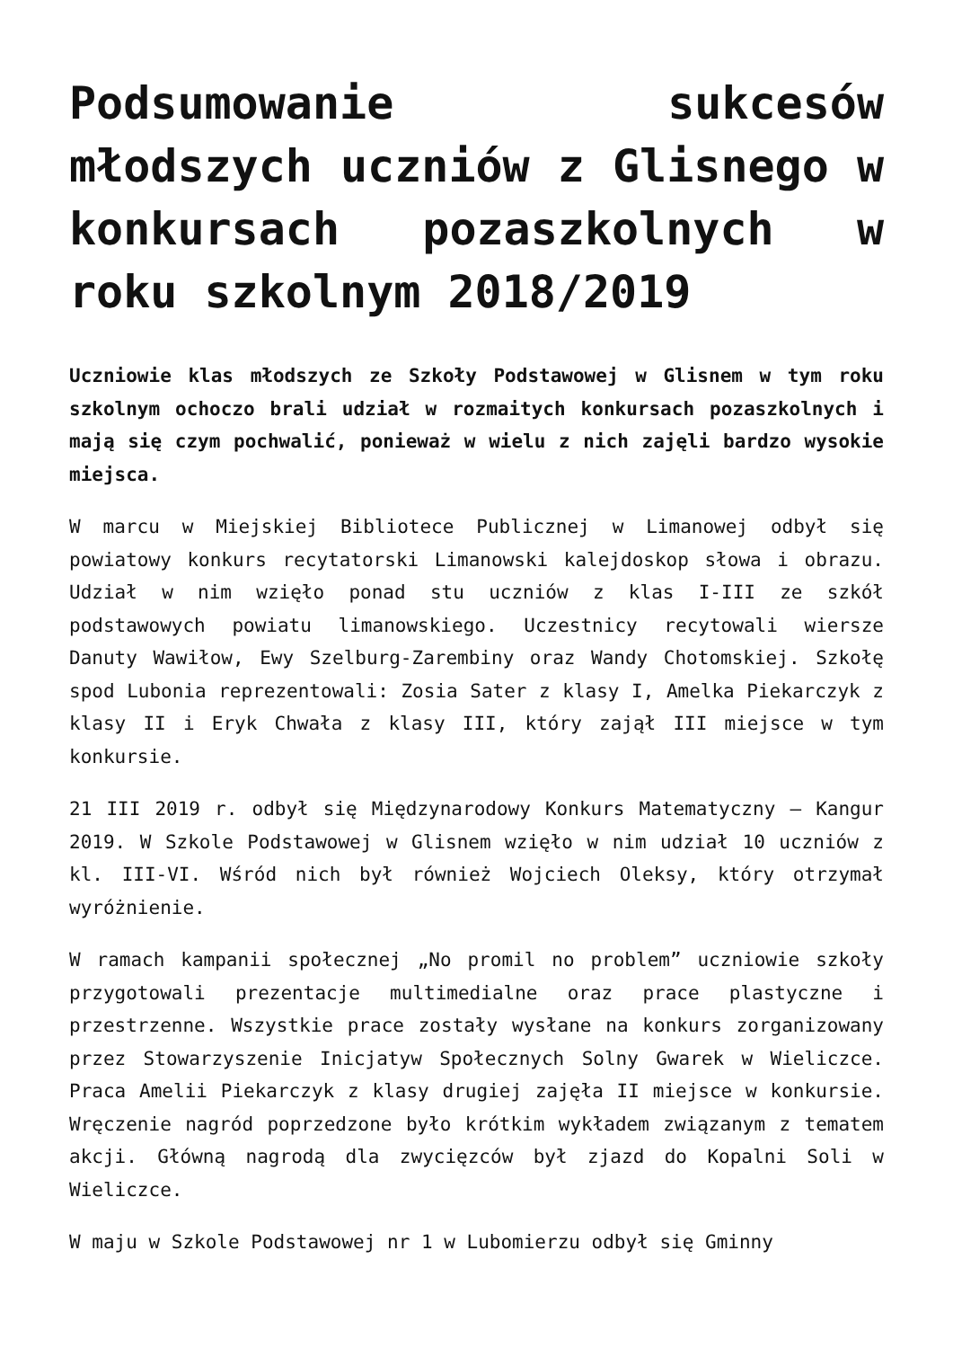Podsumowanie sukcesów młodszych uczniów z Glisnego w konkursach pozaszkolnych w roku szkolnym 2018/2019
Uczniowie klas młodszych ze Szkoły Podstawowej w Glisnem w tym roku szkolnym ochoczo brali udział w rozmaitych konkursach pozaszkolnych i mają się czym pochwalić, ponieważ w wielu z nich zajęli bardzo wysokie miejsca.
W marcu w Miejskiej Bibliotece Publicznej w Limanowej odbył się powiatowy konkurs recytatorski Limanowski kalejdoskop słowa i obrazu. Udział w nim wzięło ponad stu uczniów z klas I-III ze szkół podstawowych powiatu limanowskiego. Uczestnicy recytowali wiersze Danuty Wawiłow, Ewy Szelburg-Zarembiny oraz Wandy Chotomskiej. Szkołę spod Lubonia reprezentowali: Zosia Sater z klasy I, Amelka Piekarczyk z klasy II i Eryk Chwała z klasy III, który zajął III miejsce w tym konkursie.
21 III 2019 r. odbył się Międzynarodowy Konkurs Matematyczny – Kangur 2019. W Szkole Podstawowej w Glisnem wzięło w nim udział 10 uczniów z kl. III-VI. Wśród nich był również Wojciech Oleksy, który otrzymał wyróżnienie.
W ramach kampanii społecznej „No promil no problem” uczniowie szkoły przygotowali prezentacje multimedialne oraz prace plastyczne i przestrzenne. Wszystkie prace zostały wysłane na konkurs zorganizowany przez Stowarzyszenie Inicjatyw Społecznych Solny Gwarek w Wieliczce. Praca Amelii Piekarczyk z klasy drugiej zajęła II miejsce w konkursie. Wręczenie nagród poprzedzone było krótkim wykładem związanym z tematem akcji. Główną nagrodą dla zwycięzców był zjazd do Kopalni Soli w Wieliczce.
W maju w Szkole Podstawowej nr 1 w Lubomierzu odbył się Gminny